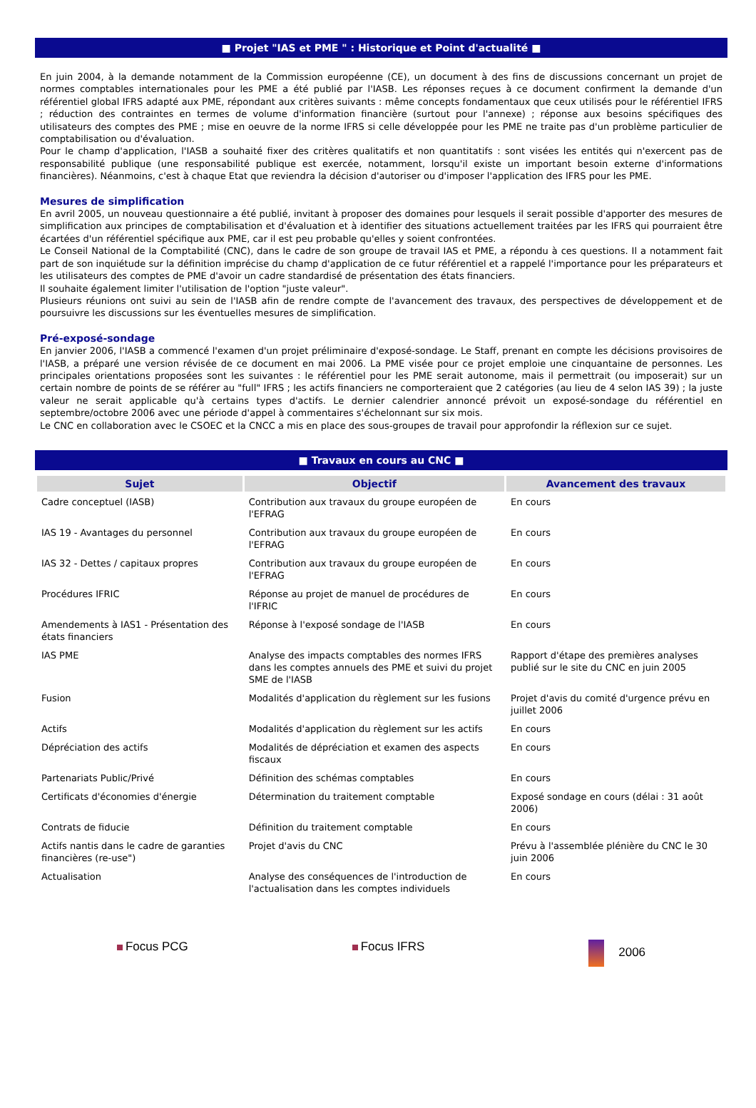■ Projet "IAS et PME " : Historique et Point d'actualité ■
En juin 2004, à la demande notamment de la Commission européenne (CE), un document à des fins de discussions concernant un projet de normes comptables internationales pour les PME a été publié par l'IASB. Les réponses reçues à ce document confirment la demande d'un référentiel global IFRS adapté aux PME, répondant aux critères suivants : même concepts fondamentaux que ceux utilisés pour le référentiel IFRS ; réduction des contraintes en termes de volume d'information financière (surtout pour l'annexe) ; réponse aux besoins spécifiques des utilisateurs des comptes des PME ; mise en oeuvre de la norme IFRS si celle développée pour les PME ne traite pas d'un problème particulier de comptabilisation ou d'évaluation.
Pour le champ d'application, l'IASB a souhaité fixer des critères qualitatifs et non quantitatifs : sont visées les entités qui n'exercent pas de responsabilité publique (une responsabilité publique est exercée, notamment, lorsqu'il existe un important besoin externe d'informations financières). Néanmoins, c'est à chaque Etat que reviendra la décision d'autoriser ou d'imposer l'application des IFRS pour les PME.
Mesures de simplification
En avril 2005, un nouveau questionnaire a été publié, invitant à proposer des domaines pour lesquels il serait possible d'apporter des mesures de simplification aux principes de comptabilisation et d'évaluation et à identifier des situations actuellement traitées par les IFRS qui pourraient être écartées d'un référentiel spécifique aux PME, car il est peu probable qu'elles y soient confrontées.
Le Conseil National de la Comptabilité (CNC), dans le cadre de son groupe de travail IAS et PME, a répondu à ces questions. Il a notamment fait part de son inquiétude sur la définition imprécise du champ d'application de ce futur référentiel et a rappelé l'importance pour les préparateurs et les utilisateurs des comptes de PME d'avoir un cadre standardisé de présentation des états financiers.
Il souhaite également limiter l'utilisation de l'option "juste valeur".
Plusieurs réunions ont suivi au sein de l'IASB afin de rendre compte de l'avancement des travaux, des perspectives de développement et de poursuivre les discussions sur les éventuelles mesures de simplification.
Pré-exposé-sondage
En janvier 2006, l'IASB a commencé l'examen d'un projet préliminaire d'exposé-sondage. Le Staff, prenant en compte les décisions provisoires de l'IASB, a préparé une version révisée de ce document en mai 2006. La PME visée pour ce projet emploie une cinquantaine de personnes. Les principales orientations proposées sont les suivantes : le référentiel pour les PME serait autonome, mais il permettrait (ou imposerait) sur un certain nombre de points de se référer au "full" IFRS ; les actifs financiers ne comporteraient que 2 catégories (au lieu de 4 selon IAS 39) ; la juste valeur ne serait applicable qu'à certains types d'actifs. Le dernier calendrier annoncé prévoit un exposé-sondage du référentiel en septembre/octobre 2006 avec une période d'appel à commentaires s'échelonnant sur six mois.
Le CNC en collaboration avec le CSOEC et la CNCC a mis en place des sous-groupes de travail pour approfondir la réflexion sur ce sujet.
■ Travaux en cours au CNC ■
| Sujet | Objectif | Avancement des travaux |
| --- | --- | --- |
| Cadre conceptuel (IASB) | Contribution aux travaux du groupe européen de l'EFRAG | En cours |
| IAS 19 - Avantages du personnel | Contribution aux travaux du groupe européen de l'EFRAG | En cours |
| IAS 32 - Dettes / capitaux propres | Contribution aux travaux du groupe européen de l'EFRAG | En cours |
| Procédures IFRIC | Réponse au projet de manuel de procédures de l'IFRIC | En cours |
| Amendements à IAS1 - Présentation des états financiers | Réponse à l'exposé sondage de l'IASB | En cours |
| IAS PME | Analyse des impacts comptables des normes IFRS dans les comptes annuels des PME et suivi du projet SME de l'IASB | Rapport d'étape des premières analyses publié sur le site du CNC en juin 2005 |
| Fusion | Modalités d'application du règlement sur les fusions | Projet d'avis du comité d'urgence prévu en juillet 2006 |
| Actifs | Modalités d'application du règlement sur les actifs | En cours |
| Dépréciation des actifs | Modalités de dépréciation et examen des aspects fiscaux | En cours |
| Partenariats Public/Privé | Définition des schémas comptables | En cours |
| Certificats d'économies d'énergie | Détermination du traitement comptable | Exposé sondage en cours (délai : 31 août 2006) |
| Contrats de fiducie | Définition du traitement comptable | En cours |
| Actifs nantis dans le cadre de garanties financières (re-use") | Projet d'avis du CNC | Prévu à l'assemblée plénière du CNC le 30 juin 2006 |
| Actualisation | Analyse des conséquences de l'introduction de l'actualisation dans les comptes individuels | En cours |
Focus PCG Focus IFRS 2006